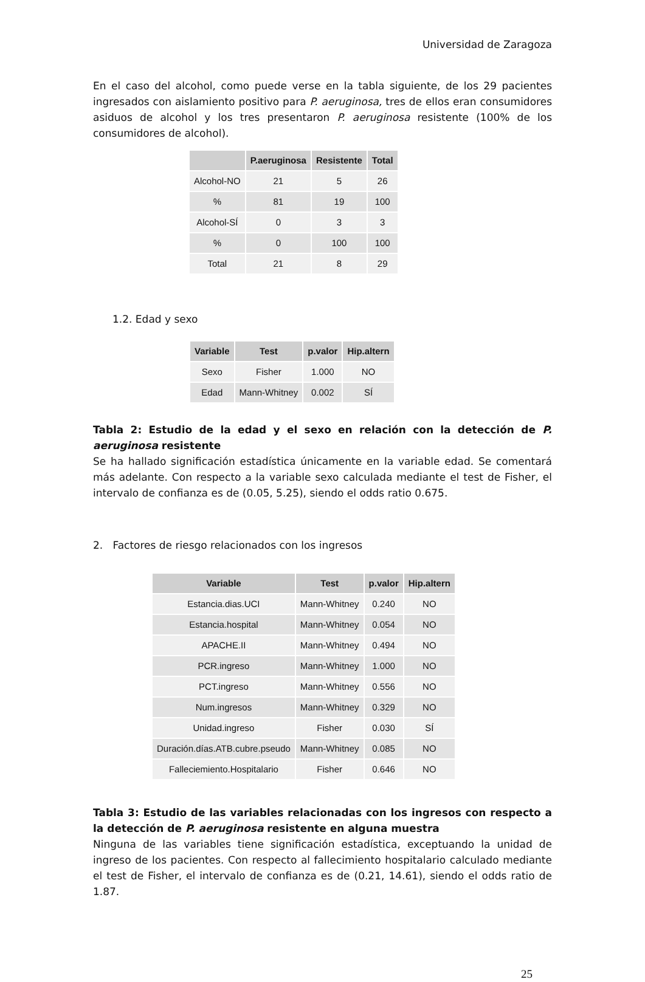Universidad de Zaragoza
En el caso del alcohol, como puede verse en la tabla siguiente, de los 29 pacientes ingresados con aislamiento positivo para P. aeruginosa, tres de ellos eran consumidores asiduos de alcohol y los tres presentaron P. aeruginosa resistente (100% de los consumidores de alcohol).
| | P.aeruginosa | Resistente | Total |
| --- | --- | --- | --- |
| Alcohol-NO | 21 | 5 | 26 |
| % | 81 | 19 | 100 |
| Alcohol-SÍ | 0 | 3 | 3 |
| % | 0 | 100 | 100 |
| Total | 21 | 8 | 29 |
1.2. Edad y sexo
| Variable | Test | p.valor | Hip.altern |
| --- | --- | --- | --- |
| Sexo | Fisher | 1.000 | NO |
| Edad | Mann-Whitney | 0.002 | SÍ |
Tabla 2: Estudio de la edad y el sexo en relación con la detección de P. aeruginosa resistente
Se ha hallado significación estadística únicamente en la variable edad. Se comentará más adelante. Con respecto a la variable sexo calculada mediante el test de Fisher, el intervalo de confianza es de (0.05, 5.25), siendo el odds ratio 0.675.
2. Factores de riesgo relacionados con los ingresos
| Variable | Test | p.valor | Hip.altern |
| --- | --- | --- | --- |
| Estancia.dias.UCI | Mann-Whitney | 0.240 | NO |
| Estancia.hospital | Mann-Whitney | 0.054 | NO |
| APACHE.II | Mann-Whitney | 0.494 | NO |
| PCR.ingreso | Mann-Whitney | 1.000 | NO |
| PCT.ingreso | Mann-Whitney | 0.556 | NO |
| Num.ingresos | Mann-Whitney | 0.329 | NO |
| Unidad.ingreso | Fisher | 0.030 | SÍ |
| Duración.días.ATB.cubre.pseudo | Mann-Whitney | 0.085 | NO |
| Falleciemiento.Hospitalario | Fisher | 0.646 | NO |
Tabla 3: Estudio de las variables relacionadas con los ingresos con respecto a la detección de P. aeruginosa resistente en alguna muestra
Ninguna de las variables tiene significación estadística, exceptuando la unidad de ingreso de los pacientes. Con respecto al fallecimiento hospitalario calculado mediante el test de Fisher, el intervalo de confianza es de (0.21, 14.61), siendo el odds ratio de 1.87.
25